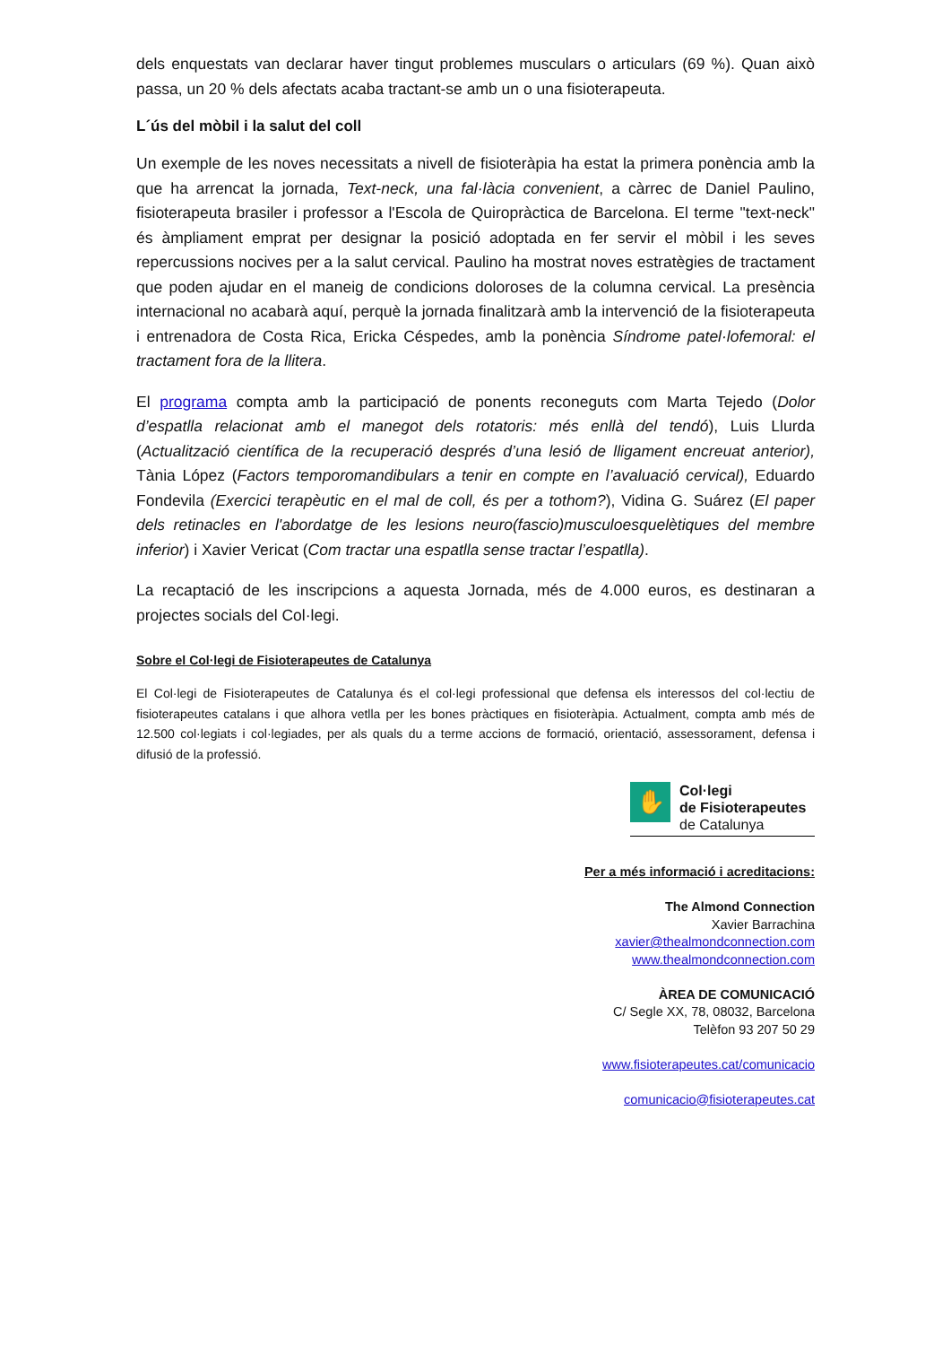dels enquestats van declarar haver tingut problemes musculars o articulars (69 %). Quan això passa, un 20 % dels afectats acaba tractant-se amb un o una fisioterapeuta.
L´ús del mòbil i la salut del coll
Un exemple de les noves necessitats a nivell de fisioteràpia ha estat la primera ponència amb la que ha arrencat la jornada, Text-neck, una fal·làcia convenient, a càrrec de Daniel Paulino, fisioterapeuta brasiler i professor a l'Escola de Quiropràctica de Barcelona. El terme "text-neck" és àmpliament emprat per designar la posició adoptada en fer servir el mòbil i les seves repercussions nocives per a la salut cervical. Paulino ha mostrat noves estratègies de tractament que poden ajudar en el maneig de condicions doloroses de la columna cervical. La presència internacional no acabarà aquí, perquè la jornada finalitzarà amb la intervenció de la fisioterapeuta i entrenadora de Costa Rica, Ericka Céspedes, amb la ponència Síndrome patel·lofemoral: el tractament fora de la llitera.
El programa compta amb la participació de ponents reconeguts com Marta Tejedo (Dolor d’espatlla relacionat amb el manegot dels rotatoris: més enllà del tendó), Luis Llurda (Actualització científica de la recuperació després d’una lesió de lligament encreuat anterior), Tània López (Factors temporomandibulars a tenir en compte en l’avaluació cervical), Eduardo Fondevila (Exercici terapèutic en el mal de coll, és per a tothom?), Vidina G. Suárez (El paper dels retinacles en l'abordatge de les lesions neuro(fascio)musculoesquelètiques del membre inferior) i Xavier Vericat (Com tractar una espatlla sense tractar l’espatlla).
La recaptació de les inscripcions a aquesta Jornada, més de 4.000 euros, es destinaran a projectes socials del Col·legi.
Sobre el Col·legi de Fisioterapeutes de Catalunya
El Col·legi de Fisioterapeutes de Catalunya és el col·legi professional que defensa els interessos del col·lectiu de fisioterapeutes catalans i que alhora vetlla per les bones pràctiques en fisioteràpia. Actualment, compta amb més de 12.500 col·legiats i col·legiades, per als quals du a terme accions de formació, orientació, assessorament, defensa i difusió de la professió.
✋
Col·legi
de Fisioterapeutes
de Catalunya
Per a més informació i acreditacions:
The Almond Connection
Xavier Barrachina
xavier@thealmondconnection.com
www.thealmondconnection.com
ÀREA DE COMUNICACIÓ
C/ Segle XX, 78, 08032, Barcelona
Telèfon 93 207 50 29
www.fisioterapeutes.cat/comunicacio
comunicacio@fisioterapeutes.cat